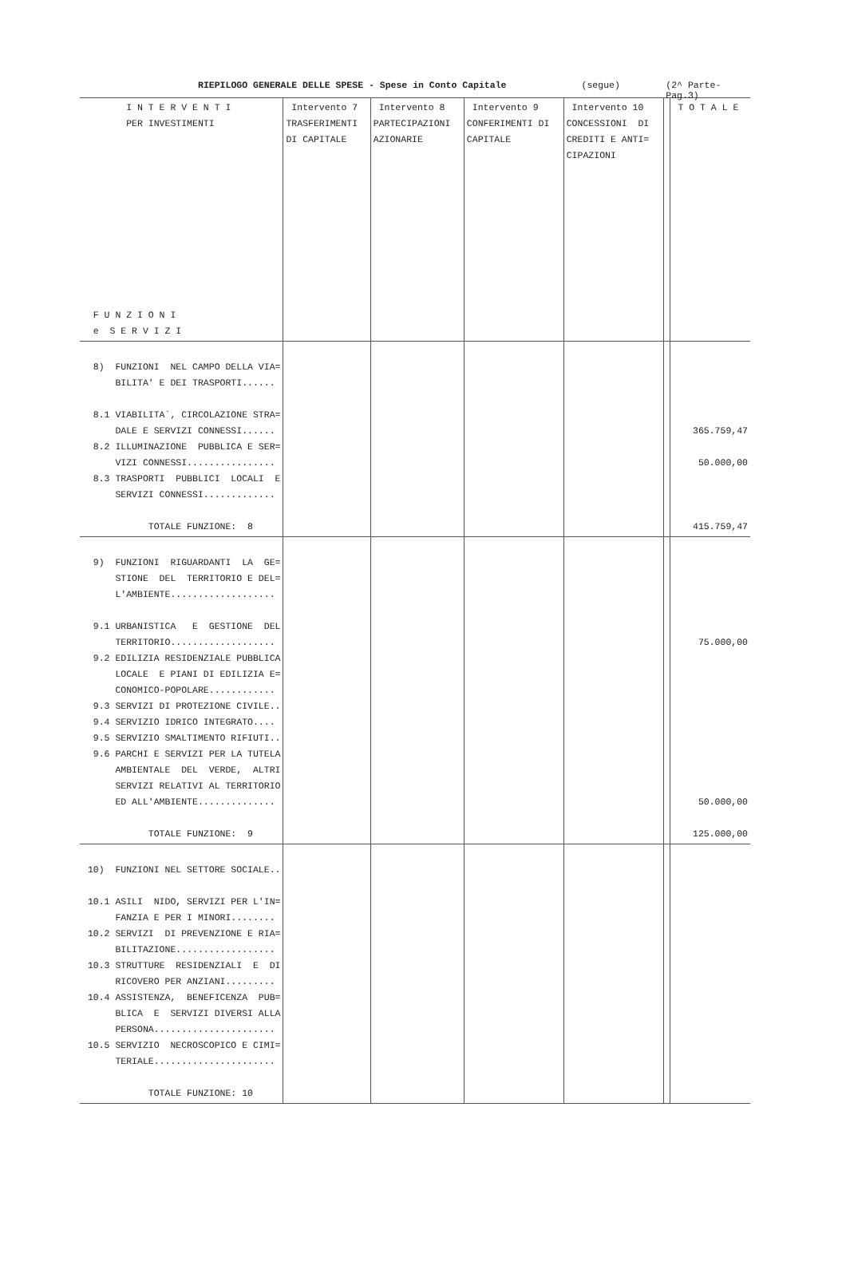RIEPILOGO GENERALE DELLE SPESE - Spese in Conto Capitale (segue) (2^ Parte-Pag.3)
| I N T E R V E N T I PER INVESTIMENTI F U N Z I O N I e S E R V I Z I | Intervento 7 TRASFERIMENTI DI CAPITALE | Intervento 8 PARTECIPAZIONI AZIONARIE | Intervento 9 CONFERIMENTI DI CAPITALE | Intervento 10 CONCESSIONI DI CREDITI E ANTI= CIPAZIONI | | T O T A L E |
| --- | --- | --- | --- | --- | --- | --- |
| 8) FUNZIONI NEL CAMPO DELLA VIA= BILITA' E DEI TRASPORTI...... 8.1 VIABILITA`, CIRCOLAZIONE STRA= DALE E SERVIZI CONNESSI...... 8.2 ILLUMINAZIONE PUBBLICA E SER= VIZI CONNESSI................ 8.3 TRASPORTI PUBBLICI LOCALI E SERVIZI CONNESSI............. TOTALE FUNZIONE: 8 | | | | | | 365.759,47 50.000,00 415.759,47 |
| 9) FUNZIONI RIGUARDANTI LA GE= STIONE DEL TERRITORIO E DEL= L'AMBIENTE................... 9.1 URBANISTICA E GESTIONE DEL TERRITORIO................... 9.2 EDILIZIA RESIDENZIALE PUBBLICA LOCALE E PIANI DI EDILIZIA E= CONOMICO-POPOLARE............ 9.3 SERVIZI DI PROTEZIONE CIVILE.. 9.4 SERVIZIO IDRICO INTEGRATO.... 9.5 SERVIZIO SMALTIMENTO RIFIUTI.. 9.6 PARCHI E SERVIZI PER LA TUTELA AMBIENTALE DEL VERDE, ALTRI SERVIZI RELATIVI AL TERRITORIO ED ALL'AMBIENTE.............. TOTALE FUNZIONE: 9 | | | | | | 75.000,00 50.000,00 125.000,00 |
| 10) FUNZIONI NEL SETTORE SOCIALE.. 10.1 ASILI NIDO, SERVIZI PER L'IN= FANZIA E PER I MINORI........ 10.2 SERVIZI DI PREVENZIONE E RIA= BILITAZIONE.................. 10.3 STRUTTURE RESIDENZIALI E DI RICOVERO PER ANZIANI......... 10.4 ASSISTENZA, BENEFICENZA PUB= BLICA E SERVIZI DIVERSI ALLA PERSONA...................... 10.5 SERVIZIO NECROSCOPICO E CIMI= TERIALE...................... TOTALE FUNZIONE: 10 | | | | | | |